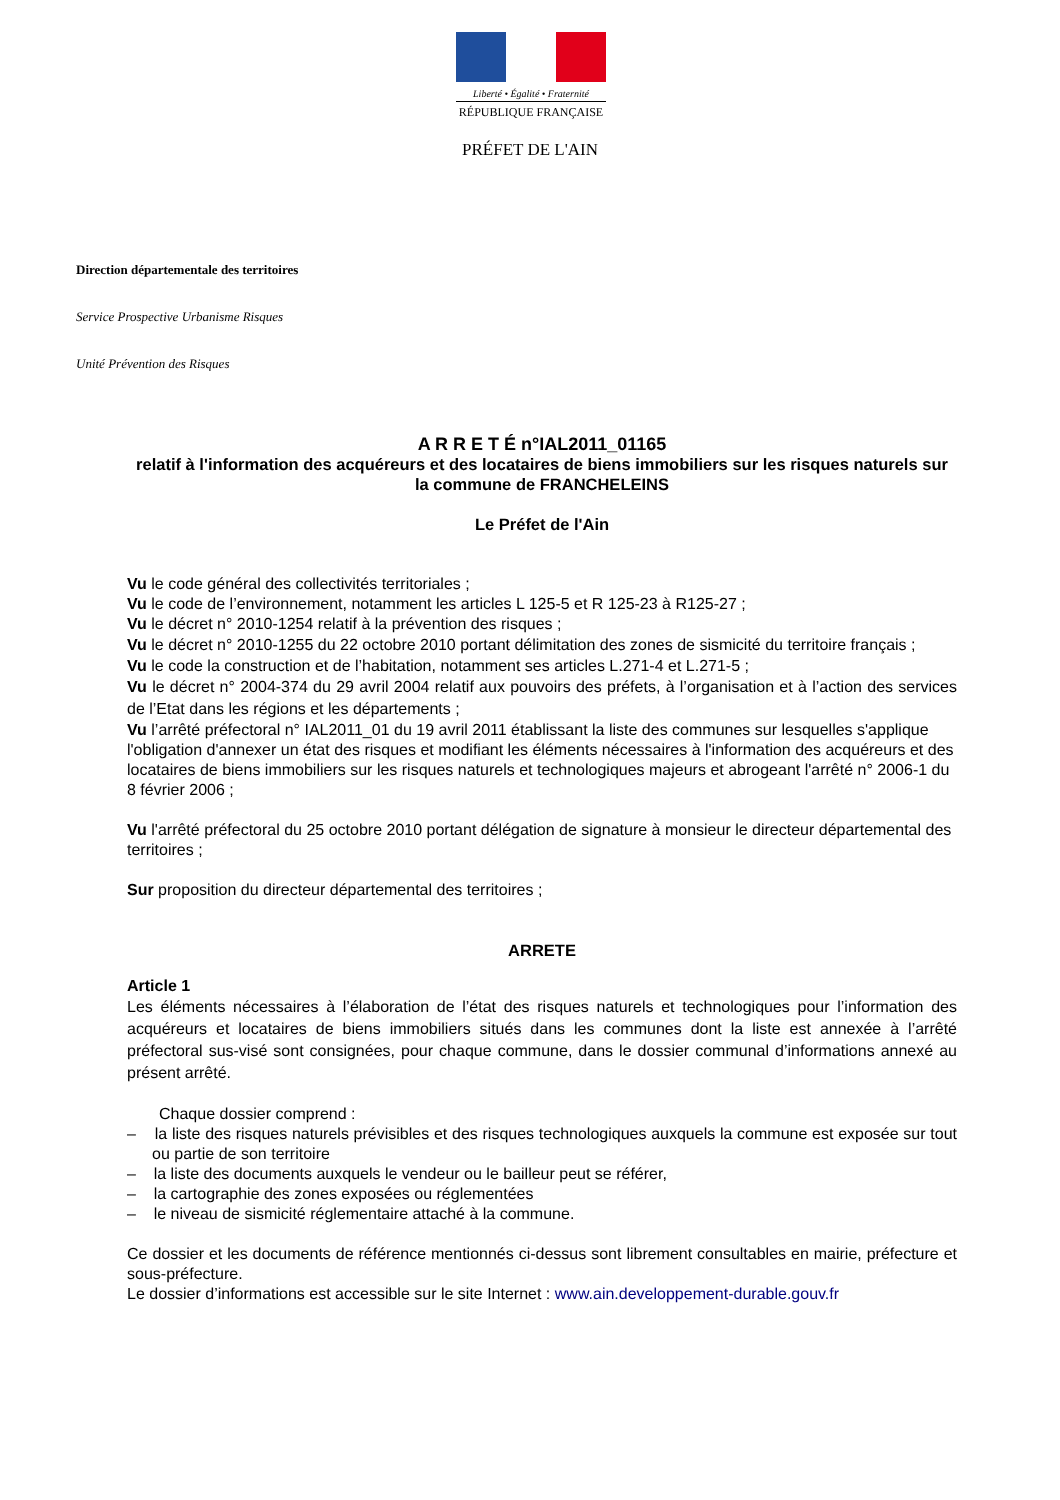Liberté • Égalité • Fraternité
RÉPUBLIQUE FRANÇAISE
PRÉFET DE L'AIN
Direction départementale des territoires
Service Prospective Urbanisme Risques
Unité Prévention des Risques
A R R E T É n°IAL2011_01165
relatif à l'information des acquéreurs et des locataires de biens immobiliers sur les risques naturels sur la commune de FRANCHELEINS
Le Préfet de l'Ain
Vu le code général des collectivités territoriales ;
Vu le code de l’environnement, notamment les articles L 125-5 et R 125-23 à R125-27 ;
Vu le décret n° 2010-1254 relatif à la prévention des risques ;
Vu le décret n° 2010-1255 du 22 octobre 2010 portant délimitation des zones de sismicité du territoire français ;
Vu le code la construction et de l’habitation, notamment ses articles L.271-4 et L.271-5 ;
Vu le décret n° 2004-374 du 29 avril 2004 relatif aux pouvoirs des préfets, à l’organisation et à l’action des services de l’Etat dans les régions et les départements ;
Vu l’arrêté préfectoral n° IAL2011_01 du 19 avril 2011 établissant la liste des communes sur lesquelles s'applique l'obligation d'annexer un état des risques et modifiant les éléments nécessaires à l'information des acquéreurs et des locataires de biens immobiliers sur les risques naturels et technologiques majeurs et abrogeant l'arrêté n° 2006-1 du 8 février 2006 ;
Vu l'arrêté préfectoral du 25 octobre 2010 portant délégation de signature à monsieur le directeur départemental des territoires ;
Sur proposition du directeur départemental des territoires ;
ARRETE
Article 1
Les éléments nécessaires à l’élaboration de l’état des risques naturels et technologiques pour l’information des acquéreurs et locataires de biens immobiliers situés dans les communes dont la liste est annexée à l’arrêté préfectoral sus-visé sont consignées, pour chaque commune, dans le dossier communal d’informations annexé au présent arrêté.
Chaque dossier comprend :
– la liste des risques naturels prévisibles et des risques technologiques auxquels la commune est exposée sur tout ou partie de son territoire
– la liste des documents auxquels le vendeur ou le bailleur peut se référer,
– la cartographie des zones exposées ou réglementées
– le niveau de sismicité réglementaire attaché à la commune.
Ce dossier et les documents de référence mentionnés ci-dessus sont librement consultables en mairie, préfecture et sous-préfecture.
Le dossier d’informations est accessible sur le site Internet : www.ain.developpement-durable.gouv.fr